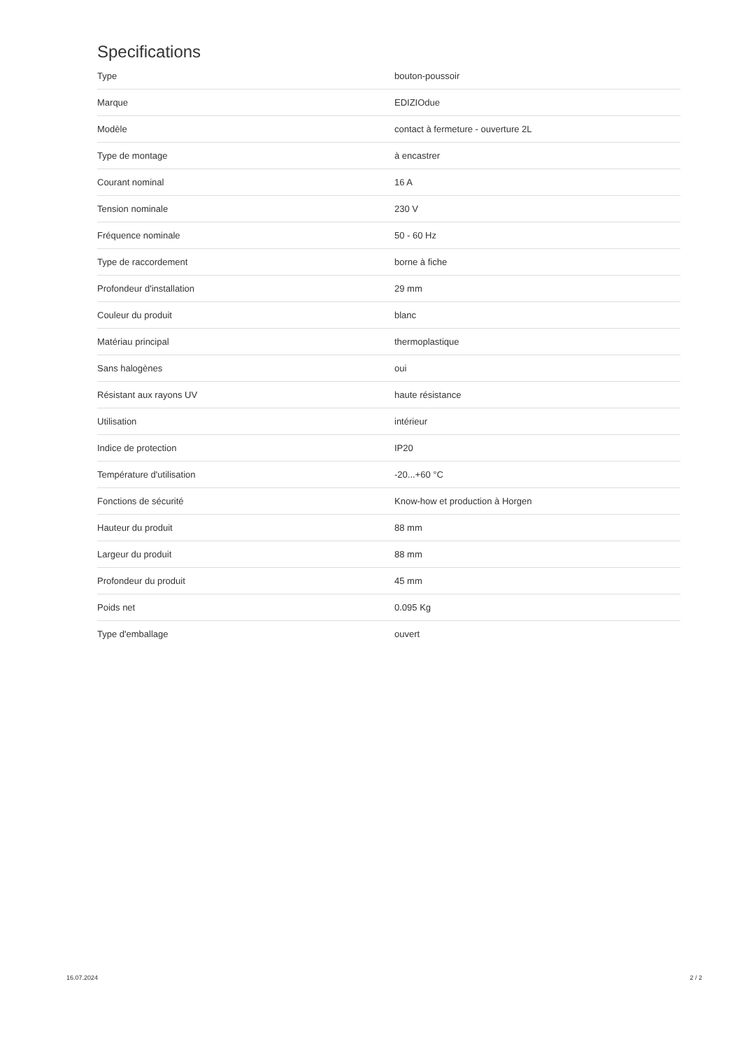Specifications
| Type | bouton-poussoir |
| Marque | EDIZIOdue |
| Modèle | contact à fermeture - ouverture 2L |
| Type de montage | à encastrer |
| Courant nominal | 16 A |
| Tension nominale | 230 V |
| Fréquence nominale | 50 - 60 Hz |
| Type de raccordement | borne à fiche |
| Profondeur d'installation | 29 mm |
| Couleur du produit | blanc |
| Matériau principal | thermoplastique |
| Sans halogènes | oui |
| Résistant aux rayons UV | haute résistance |
| Utilisation | intérieur |
| Indice de protection | IP20 |
| Température d'utilisation | -20...+60 °C |
| Fonctions de sécurité | Know-how et production à Horgen |
| Hauteur du produit | 88 mm |
| Largeur du produit | 88 mm |
| Profondeur du produit | 45 mm |
| Poids net | 0.095 Kg |
| Type d'emballage | ouvert |
16.07.2024 2 / 2